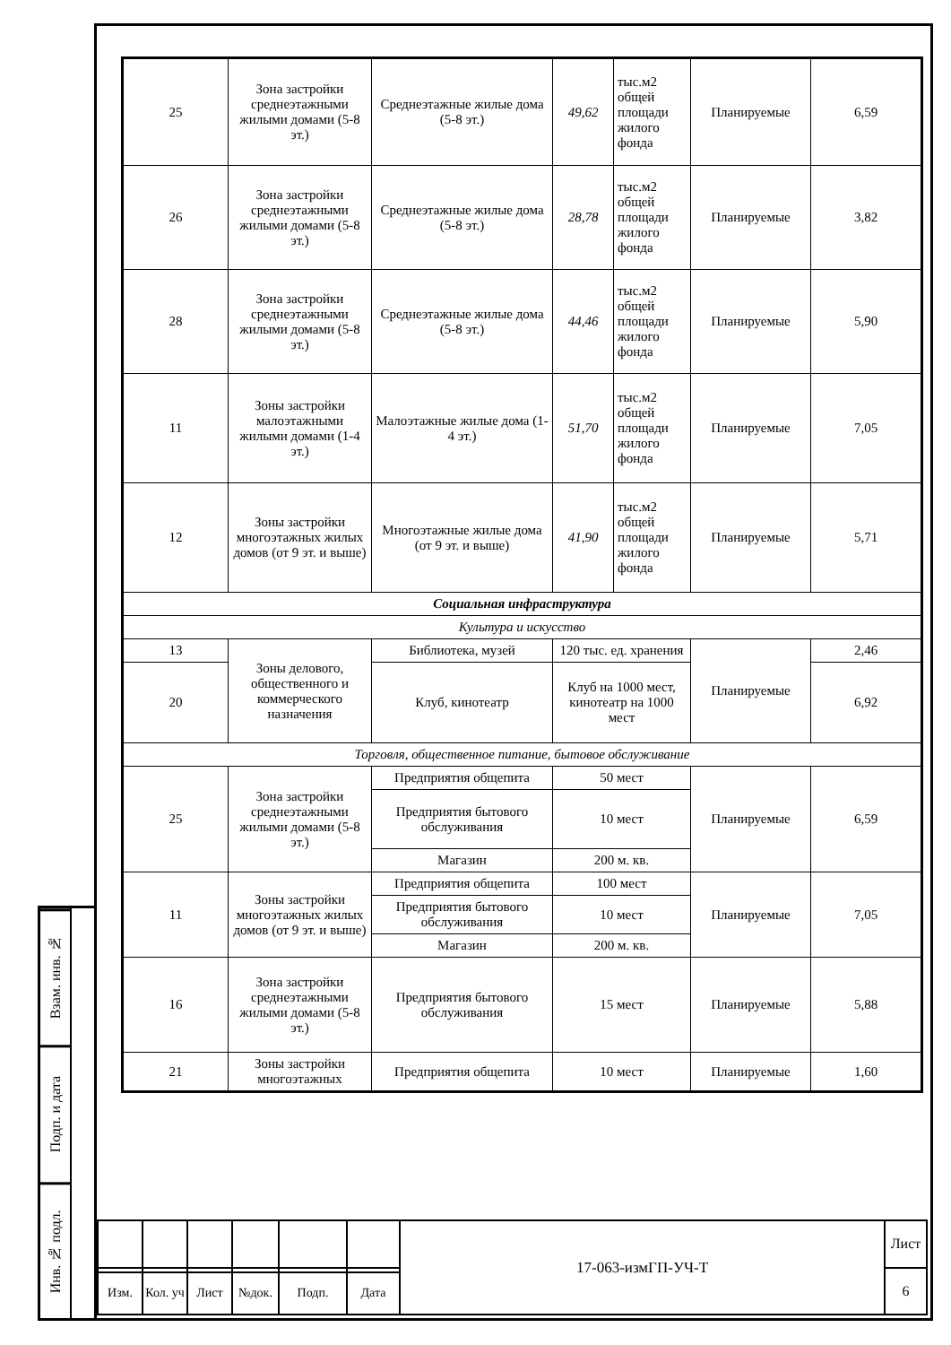Взам. инв. №
Подп. и дата
Инв. № подл.
| 25 | Зона застройки среднеэтажными жилыми домами (5-8 эт.) | Среднеэтажные жилые дома (5-8 эт.) | 49,62 | тыс.м2 общей площади жилого фонда | Планируемые | 6,59 |
| 26 | Зона застройки среднеэтажными жилыми домами (5-8 эт.) | Среднеэтажные жилые дома (5-8 эт.) | 28,78 | тыс.м2 общей площади жилого фонда | Планируемые | 3,82 |
| 28 | Зона застройки среднеэтажными жилыми домами (5-8 эт.) | Среднеэтажные жилые дома (5-8 эт.) | 44,46 | тыс.м2 общей площади жилого фонда | Планируемые | 5,90 |
| 11 | Зоны застройки малоэтажными жилыми домами (1-4 эт.) | Малоэтажные жилые дома (1-4 эт.) | 51,70 | тыс.м2 общей площади жилого фонда | Планируемые | 7,05 |
| 12 | Зоны застройки многоэтажных жилых домов (от 9 эт. и выше) | Многоэтажные жилые дома (от 9 эт. и выше) | 41,90 | тыс.м2 общей площади жилого фонда | Планируемые | 5,71 |
| Социальная инфраструктура | | | | | | |
| Культура и искусство | | | | | | |
| 13 | Зоны делового, общественного и коммерческого назначения | Библиотека, музей | 120 тыс. ед. хранения | | Планируемые | 2,46 |
| 20 | | Клуб, кинотеатр | Клуб на 1000 мест, кинотеатр на 1000 мест | | | 6,92 |
| Торговля, общественное питание, бытовое обслуживание | | | | | | |
| 25 | Зона застройки среднеэтажными жилыми домами (5-8 эт.) | Предприятия общепита | 50 мест | | Планируемые | 6,59 |
| | | Предприятия бытового обслуживания | 10 мест | | | |
| | | Магазин | 200 м. кв. | | | |
| 11 | Зоны застройки многоэтажных жилых домов (от 9 эт. и выше) | Предприятия общепита | 100 мест | | Планируемые | 7,05 |
| | | Предприятия бытового обслуживания | 10 мест | | | |
| | | Магазин | 200 м. кв. | | | |
| 16 | Зона застройки среднеэтажными жилыми домами (5-8 эт.) | Предприятия бытового обслуживания | 15 мест | | Планируемые | 5,88 |
| 21 | Зоны застройки многоэтажных | Предприятия общепита | 10 мест | | Планируемые | 1,60 |
| | | | | | | 17-063-измГП-УЧ-Т | Лист |
| | | | | | | | 6 |
| Изм. | Кол. уч | Лист | №док. | Подп. | Дата | | |